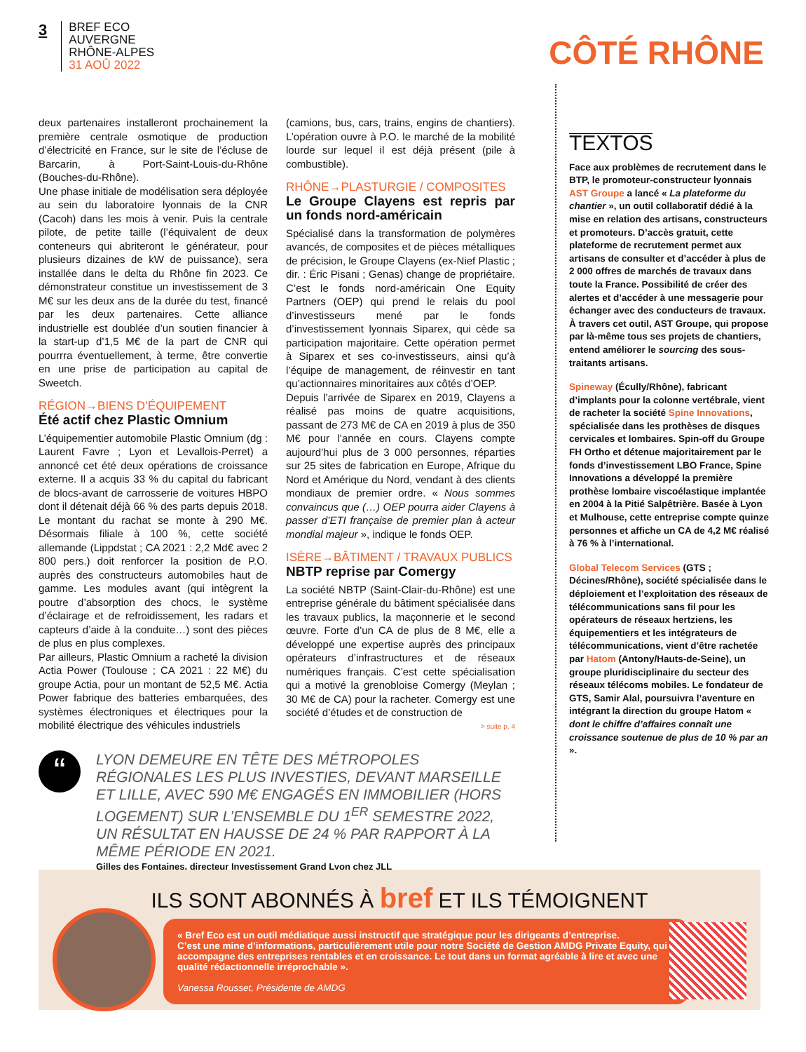3
BREF ECO
AUVERGNE
RHÔNE-ALPES
31 AOÛ 2022
CÔTÉ RHÔNE
deux partenaires installeront prochainement la première centrale osmotique de production d’électricité en France, sur le site de l’écluse de Barcarin, à Port-Saint-Louis-du-Rhône (Bouches-du-Rhône).
Une phase initiale de modélisation sera déployée au sein du laboratoire lyonnais de la CNR (Cacoh) dans les mois à venir. Puis la centrale pilote, de petite taille (l’équivalent de deux conteneurs qui abriteront le générateur, pour plusieurs dizaines de kW de puissance), sera installée dans le delta du Rhône fin 2023. Ce démonstrateur constitue un investissement de 3 M€ sur les deux ans de la durée du test, financé par les deux partenaires. Cette alliance industrielle est doublée d’un soutien financier à la start-up d’1,5 M€ de la part de CNR qui pourrra éventuellement, à terme, être convertie en une prise de participation au capital de Sweetch.
RÉGION→BIENS D’ÉQUIPEMENT
Été actif chez Plastic Omnium
L’équipementier automobile Plastic Omnium (dg : Laurent Favre ; Lyon et Levallois-Perret) a annoncé cet été deux opérations de croissance externe. Il a acquis 33 % du capital du fabricant de blocs-avant de carrosserie de voitures HBPO dont il détenait déjà 66 % des parts depuis 2018. Le montant du rachat se monte à 290 M€. Désormais filiale à 100 %, cette société allemande (Lippdstat ; CA 2021 : 2,2 Md€ avec 2 800 pers.) doit renforcer la position de P.O. auprès des constructeurs automobiles haut de gamme. Les modules avant (qui intègrent la poutre d’absorption des chocs, le système d’éclairage et de refroidissement, les radars et capteurs d’aide à la conduite…) sont des pièces de plus en plus complexes.
Par ailleurs, Plastic Omnium a racheté la division Actia Power (Toulouse ; CA 2021 : 22 M€) du groupe Actia, pour un montant de 52,5 M€. Actia Power fabrique des batteries embarquées, des systèmes électroniques et électriques pour la mobilité électrique des véhicules industriels
(camions, bus, cars, trains, engins de chantiers). L’opération ouvre à P.O. le marché de la mobilité lourde sur lequel il est déjà présent (pile à combustible).
RHÔNE→PLASTURGIE / COMPOSITES
Le Groupe Clayens est repris par un fonds nord-américain
Spécialisé dans la transformation de polymères avancés, de composites et de pièces métalliques de précision, le Groupe Clayens (ex-Nief Plastic ; dir. : Éric Pisani ; Genas) change de propriétaire. C’est le fonds nord-américain One Equity Partners (OEP) qui prend le relais du pool d’investisseurs mené par le fonds d’investissement lyonnais Siparex, qui cède sa participation majoritaire. Cette opération permet à Siparex et ses co-investisseurs, ainsi qu’à l’équipe de management, de réinvestir en tant qu’actionnaires minoritaires aux côtés d’OEP.
Depuis l’arrivée de Siparex en 2019, Clayens a réalisé pas moins de quatre acquisitions, passant de 273 M€ de CA en 2019 à plus de 350 M€ pour l’année en cours. Clayens compte aujourd’hui plus de 3 000 personnes, réparties sur 25 sites de fabrication en Europe, Afrique du Nord et Amérique du Nord, vendant à des clients mondiaux de premier ordre. « Nous sommes convaincus que (…) OEP pourra aider Clayens à passer d’ETI française de premier plan à acteur mondial majeur », indique le fonds OEP.
ISÈRE→BÂTIMENT / TRAVAUX PUBLICS
NBTP reprise par Comergy
La société NBTP (Saint-Clair-du-Rhône) est une entreprise générale du bâtiment spécialisée dans les travaux publics, la maçonnerie et le second œuvre. Forte d’un CA de plus de 8 M€, elle a développé une expertise auprès des principaux opérateurs d’infrastructures et de réseaux numériques français. C’est cette spécialisation qui a motivé la grenobloise Comergy (Meylan ; 30 M€ de CA) pour la racheter. Comergy est une société d’études et de construction de
> suite p. 4
TEXTOS
Face aux problèmes de recrutement dans le BTP, le promoteur-constructeur lyonnais AST Groupe a lancé « La plateforme du chantier », un outil collaboratif dédié à la mise en relation des artisans, constructeurs et promoteurs. D’accès gratuit, cette plateforme de recrutement permet aux artisans de consulter et d’accéder à plus de 2 000 offres de marchés de travaux dans toute la France. Possibilité de créer des alertes et d’accéder à une messagerie pour échanger avec des conducteurs de travaux. À travers cet outil, AST Groupe, qui propose par là-même tous ses projets de chantiers, entend améliorer le sourcing des sous-traitants artisans.
Spineway (Écully/Rhône), fabricant d’implants pour la colonne vertébrale, vient de racheter la société Spine Innovations, spécialisée dans les prothèses de disques cervicales et lombaires. Spin-off du Groupe FH Ortho et détenue majoritairement par le fonds d’investissement LBO France, Spine Innovations a développé la première prothèse lombaire viscoélastique implantée en 2004 à la Pitié Salpêtrière. Basée à Lyon et Mulhouse, cette entreprise compte quinze personnes et affiche un CA de 4,2 M€ réalisé à 76 % à l’international.
Global Telecom Services (GTS ; Décines/Rhône), société spécialisée dans le déploiement et l’exploitation des réseaux de télécommunications sans fil pour les opérateurs de réseaux hertziens, les équipementiers et les intégrateurs de télécommunications, vient d’être rachetée par Hatom (Antony/Hauts-de-Seine), un groupe pluridisciplinaire du secteur des réseaux télécoms mobiles. Le fondateur de GTS, Samir Alal, poursuivra l’aventure en intégrant la direction du groupe Hatom « dont le chiffre d’affaires connaît une croissance soutenue de plus de 10 % par an ».
“
LYON DEMEURE EN TÊTE DES MÉTROPOLES RÉGIONALES LES PLUS INVESTIES, DEVANT MARSEILLE ET LILLE, AVEC 590 M€ ENGAGÉS EN IMMOBILIER (HORS LOGEMENT) SUR L’ENSEMBLE DU 1<sup>ER</sup> SEMESTRE 2022, UN RÉSULTAT EN HAUSSE DE 24 % PAR RAPPORT À LA MÊME PÉRIODE EN 2021.
Gilles des Fontaines, directeur Investissement Grand Lyon chez JLL
ILS SONT ABONNÉS À bref ET ILS TÉMOIGNENT
« Bref Eco est un outil médiatique aussi instructif que stratégique pour les dirigeants d’entreprise.
C’est une mine d’informations, particulièrement utile pour notre Société de Gestion AMDG Private Equity, qui accompagne des entreprises rentables et en croissance. Le tout dans un format agréable à lire et avec une qualité rédactionnelle irréprochable ».
Vanessa Rousset, Présidente de AMDG